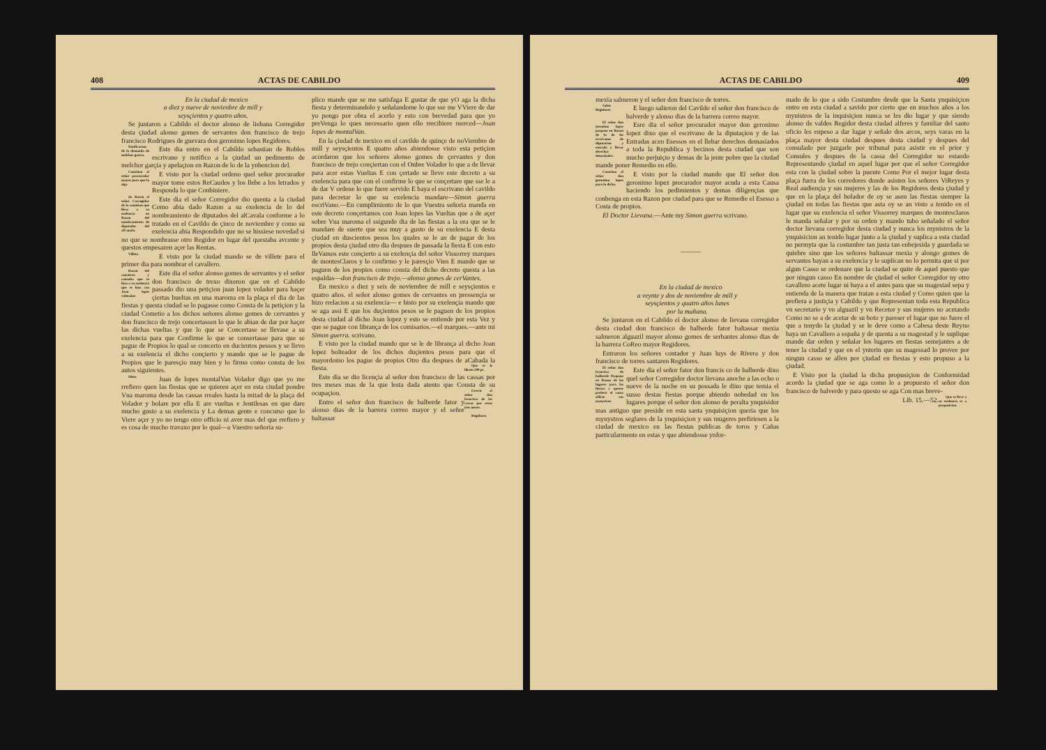408 ACTAS DE CABILDO
En la ciudad de mexico
a diez y nueve de novienbre de mill y
seysçientos y quatro años.
Se juntaron a Cabildo el doctor alonso de liebana Corregidor desta çiudad alonso gomes de servantes don francisco de trejo francisco Rodrigues de guevara don geronimo lopes Regidores.
Notificacion de la demanda de melchor garcia. Este dia entro en el Cabildo sebastian de Robles escrivano y notifico a la çiudad un pedimento de melchor garçia y apelaçion en Razon de lo de la ynbencion del.
Comision al señor procurador mayor para que lo siga. E visto por la ciudad ordeno quel señor procurador mayor tome estos ReCaudos y los llebe a los letrados y Responda lo que Conbiniere.
da Razon al señor Corregidor de la comision que llevo a su exelencia en Razon del nombramiento de diputados del alCauala. Este dia el señor Corregidor dio quenta a la ciudad Como abia dado Razon a su exelencia de lo del nombramiento de diputados del alCavala conforme a lo tratado en el Cavildo de çinco de noviembre y como su exelencia abia Respondido que no se hissiese novedad si no que se nombrasse otro Regidor en lugar del questaba avcente y questos empesazen açer las Rentas.
Villete. E visto por la ciudad mando se de villete para el primer dia para nombrar el cavallero.
Razon del concierto y consulta que se hizo a su exelencia que se hizo con Juan lopes volteador. Este dia el señor alonso gomes de servantes y el señor don francisco de trexo dixeron que en el Cabildo passado dio una petiçion juan lopez volador para haçer çiertas bueltas en una maroma en la plaça el dia de las fiestas y questa ciudad se lo pagasse como Consta de la petiçion y la ciudad Cometio a los dichos señores alonso gomes de cervantes y don francisco de trejo concertassen lo que le abian de dar por haçer las dichas vueltas y que lo que se Concertase se llevase a su exelencia para que Confirme lo que se consertasse para que se pague de Propios lo qual se concerto en ducientos pessos y se llevo a su exelencia el dicho conçierto y mando que se le pague de Propios que le paresçio muy bien y lo firmo como consta de los autos siguientes.
Idem. Juan de lopes montalVan Volador digo que yo me rrefiero quen las fiestas que se quieren açer en esta ciudad pondre Vna maroma desde las cassas rreales hasta la mitad de la plaça del Volador y bolare por ella E are vueltas e Jentilesas en que dare mucho gusto a su exelencia y La demas gente e concurso que lo Viere açer y yo no tengo otro officio ni aver mas del que rrefiero y es cosa de mucho travaxo por lo qual—a Vuestro señoria su-
plico mande que se me satisfaga E gustar de que yO aga la dicha fiesta y determinandolo y señalandome lo que sse me VViere de dar yo pongo por obra el acerlo y esto con brevedad para que yo preVenga lo ques necessario quen ello rrecibiere merced—Joan lopes de montalVan.
En la çiudad de mexico en el cavildo de quinçe de noViembre de mill y seysçientos E quatro años abiendosse visto esta petiçion acordaron que los señores alonso gomes de çervantes y don francisco de trejo conçiertan con el Onbre Volador lo que a de llevar para acer estas Vueltas E con çertado se lleve este decreto a su exelencia para que con el confirme lo que se conçertare que sse le a de dar V ordene lo que fuere servido E baya el escrivano del cavildo para decretar lo que su exelencia mandare—Simon guerra escriVano.—En cumplimiento de lo que Vuestra señoria manda en este decreto conçertamos con Joan lopes las Vueltas que a de açer sobre Vna maroma el ssigundo dia de las fiestas a la ora que se le mandare de suerte que sea muy a gusto de su exelencia E desta çiudad en duscientos pesos los quales se le an de pagar de los propios desta çiudad otro dia despues de passada la fiesta E con esto lleVamos este conçierto a su exelençia del señor Vissorrey marques de montesClaros y lo confirmo y le paresçio Vien E mando que se paguen de los propios como consta del dicho decreto questa a las espaldas—don francisco de trejo.—alonso gomes de cerVantes.
En mexico a diez y seis de noviembre de mill e seysçientos e quatro años. el señor alonso gomes de cervantes en pressençia se hizo rrelacion a su exelencia— e bisto por su exelençia mando que se aga assi E que los duçientos pesos se le paguen de los propios desta ciudad al dicho Joan lopez y esto se entiende por esta Vez y que se pague con librança de los comisarios.—el marques.—ante mi Simon guerra. scrivano.
E visto por la ciudad mando que se le de librança al dicho Joan lopez bolteador de los dichos duçientos pesos para que el mayordomo los pague de propios Otro dia despues de aCabada la fiesta. Que se le libren 200 ps.
Este dia se dio licençia al señor don francisco de las cassas por tres meses mas de la que lesta dada atento que Consta de su ocupaçion. Licecir al señor don francisco de las cassas por otros tres meses.
Entro el señor don francisco de balberde fator y alonso dias de la barrera correo mayor y el señor baltassar Regidores.
ACTAS DE CABILDO 409
mexia salmeron y el señor don francisco de torres.
Salen Regidores. E luego salieron del Cavildo el señor don francisco de balverde y alonso dias de la barrera correo mayor.
El señor don jeronimo lopez propone en Razon de lo de los escrivanos de diputacion y entrada y llevar derechos demasiados. Esre dia el señor procurador mayor don geronimo lopez dixo que el escrivano de la diputaçion y de las Entradas acen Esessos en el llebar derechos demasiados a toda la Republica y becinos desta ciudad que son mucho perjuiçio y demas de la jente pobre que la ciudad mande poner Remedio en ello.
Comision al señor don geronimo lopez para lo dicho. E visto por la ciudad mando que El señor don geronimo lopez procurador mayor acuda a esta Causa haciendo los pedimientos y demas diligençias que conbenga en esta Razon por ciudad para que se Remedie el Esesso a Costa de propios.
El Doctor Lievana.—Ante my Simon guerra scrivano.
———
En la ciudad de mexico
a veynte y dos de noviembre de mill y
seysçientos y quatro años lunes
por la mañana.
Se juntaron en el Cabildo el doctor alonso de lievana corregidor desta ciudad don francisco de balberde fator baltassar mexia salmeron alguazil mayor alonso gomes de serbantes alonso dias de la barrera CoReo mayor Regidores.
Entraron los señores contador y Juan luys de Rivera y don francisco de torres santaren Regidores.
El señor don francisco de balberde Propone en Razon de los lugares para las fiestas y querer preferir el santo officio sus mynystros. Este dia el señor fator don francis co de balberde dixo quel señor Corregidor doctor lievana anoche a las ocho o nueve de la noche en su possada le dixo que temia el susso destas fiestas porque abiendo nobedad en los lugares porque el señor don alonso de peralta ynquisidor mas antiguo que preside en esta santa ynquisiçion queria que los mynystros seglares de la ynquisiçion y sus mugeres prefiriesen a la ciudad de mexico en las fiestas publicas de toros y Cañas particularmente en estas y que abiendosse ynfor-
mado de lo que a sido Costumbre desde que la Santa ynquisiçion entro en esta ciudad a savido por cierto que en muchos años a los mynistros de la inquisiçion nunca se les dio lugar y que siendo alonso de valdes Regidor desta ciudad alferes y familiar del santo oficio les enpeso a dar lugar y señalo dos arcos, seys varas en la plaça mayor desta ciudad despues desta ciudad y despues del consulado por juzgarle por tribunal para asistir en el prior y Consules y despues de la cassa del Corregidor no estando Representando çiudad en aquel lugar por que el señor Corregidor esta con la çiudad sobre la puente Como Por el mejor lugar desta plaça fuera de los corredores donde asisten los señores ViReyes y Real audiençia y sus mujeres y las de los Regidores desta çiudad y que en la plaça del bolador de oy se asen las fiestas siempre la çiudad en todas las fiestas que asta oy se an visto a tenido en el lugar que su exelencia el señor Vissorrey marques de montesclaros le manda señalar y por su orden y mando tubo señalado el señor doctor lievana corregidor desta ciudad y nunca los mynistros de la ynquisicion an tenido lugar junto a la çiudad y suplica a esta ciudad no permyta que la costumbre tan justa tan enbejesida y guardada se quiebre sino que los señores baltassar mexia y alongo gomes de servantes bayan a su exelencia y le suplican no lo permita que si por algun Casso se ordenare que la ciudad se quite de aquel puesto que por ningun casso En nombre de çiudad el señor Corregidor ny otro cavallero acete lugar ni baya a el antes para que su magestad sepa y entienda de la manera que tratan a esta ciudad y Como quien que la prefiera a justiçia y Cabildo y que Representan toda esta Republica vn secretario y vn alguazil y vn Recetor y sus mujeres no acetando Como no se a de acetar de su boto y pareser el lugar que no fuere el que a tenydo la çiudad y se le deve como a Cabesa deste Reyno baya un Cavallero a españa y de quenta a su magestad y le suplique mande dar orden y señalar los lugares en fiestas semejantes a de tener la ciudad y que en el ynterin que su magessad lo provee por ningun casso se allen por çiudad en fiestas y esto propuso a la çiudad.
E Visto por la çiudad la dicha propusiçion de Conformidad acordo la çiudad que se aga como lo a propuesto el señor don francisco de balverde y para questo se aga Con mas breve- Que se lleve a su exelencia es a propusicion.
Lib. 15.—52.